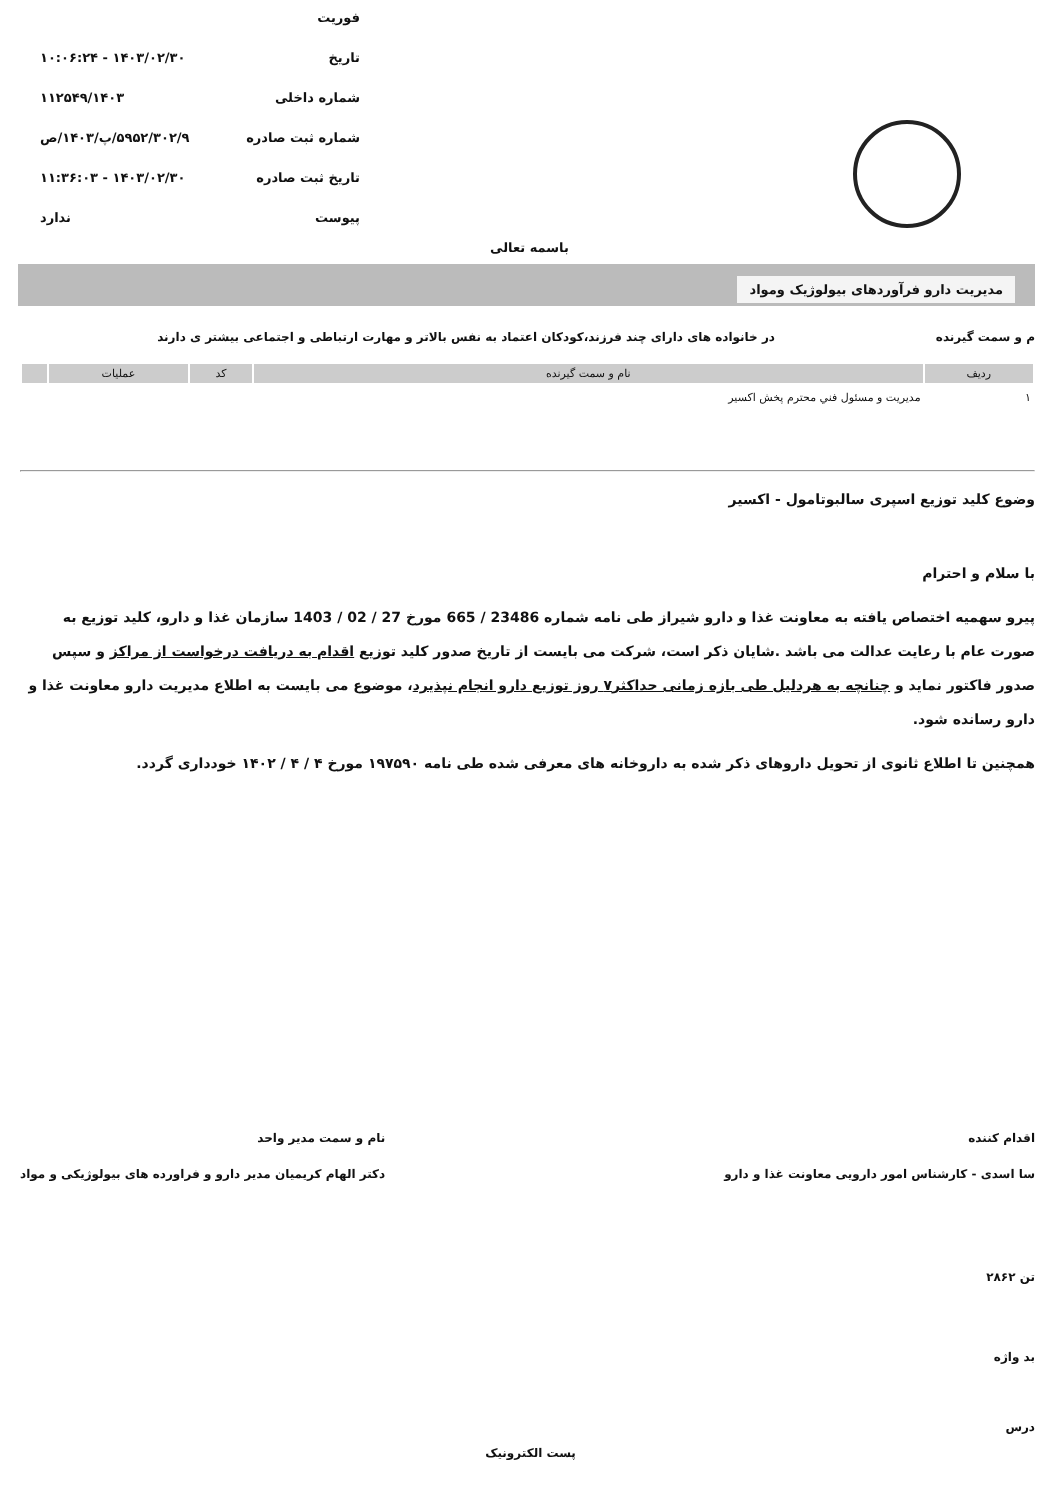فوریت
تاریخ ۱۴۰۳/۰۲/۳۰ - ۱۰:۰۶:۲۴
شماره داخلی ۱۱۲۵۴۹/۱۴۰۳
شماره ثبت صادره ۵۹۵۲/۳۰۲/۹/پ/۱۴۰۳/ص
تاریخ ثبت صادره ۱۴۰۳/۰۲/۳۰ - ۱۱:۳۶:۰۳
پیوست ندارد
باسمه تعالی
مدیریت دارو فرآوردهای بیولوژیک ومواد
م و سمت گیرنده در خانواده های دارای چند فرزند،کودکان اعتماد به نفس بالاتر و مهارت ارتباطی و اجتماعی بیشتر ی دارند
| ردیف | نام و سمت گیرنده | کد | عملیات | |
| --- | --- | --- | --- | --- |
| ۱ | مدیریت و مسئول فني محترم پخش اکسیر | | | |
وضوع کلید توزیع اسپری سالبوتامول - اکسیر
با سلام و احترام
پیرو سهمیه اختصاص یافته به معاونت غذا و دارو شیراز طی نامه شماره 23486 / 665 مورخ 27 / 02 / 1403 سازمان غذا و دارو، کلید توزیع به صورت عام با رعایت عدالت می باشد .شایان ذکر است، شرکت می بایست از تاریخ صدور کلید توزیع اقدام به دریافت درخواست از مراکز و سپس صدور فاکتور نماید و چنانچه به هردلیل طی بازه زمانی حداکثر۷ روز توزیع دارو انجام نپذیرد، موضوع می بایست به اطلاع مدیریت دارو معاونت غذا و دارو رسانده شود.
همچنین تا اطلاع ثانوی از تحویل داروهای ذکر شده به داروخانه های معرفی شده طی نامه ۱۹۷۵۹۰ مورخ ۴ / ۴ / ۱۴۰۲ خودداری گردد.
اقدام کننده
سا اسدی - کارشناس امور دارویی معاونت غذا و دارو
نام و سمت مدیر واحد
دکتر الهام کریمیان مدیر دارو و فراورده های بیولوژیکی و مواد
تن ۲۸۶۲
بد واژه
درس
پست الکترونیک